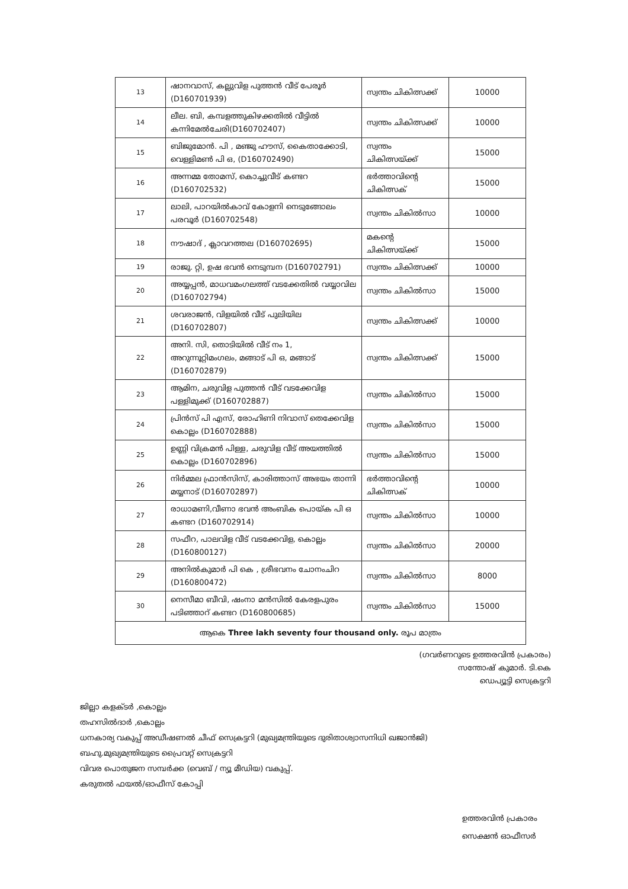| 13 | ഷാനവാസ്, കല്ലുവിള പുത്തൻ വീട് പേരൂർ (D160701939) | സ്വന്തം ചികിത്സക്ക് | 10000 |
| 14 | ലീല. ബി, കമ്പളത്തുകിഴക്കതിൽ വീട്ടിൽ കന്നിമേൽചേരി(D160702407) | സ്വന്തം ചികിത്സക്ക് | 10000 |
| 15 | ബിജുമോൻ. പി , മഞ്ജു ഹൗസ്, കൈതാക്കോടി, വെള്ളിമൺ പി ഒ, (D160702490) | സ്വന്തം ചികിത്സയ്ക്ക് | 15000 |
| 16 | അന്നമ്മ തോമസ്, കൊച്ചുവീട് കണ്ടറ (D160702532) | ഭർത്താവിന്റെ ചികിത്സക് | 15000 |
| 17 | ലാലി, പാറയിൽകാവ് കോളനി നെടുങ്ങോലം പരവൂർ (D160702548) | സ്വന്തം ചികിൽസാ | 10000 |
| 18 | നൗഷാദ് , ക്ലാവറത്തല (D160702695) | മകന്റെ ചികിത്സയ്ക്ക് | 15000 |
| 19 | രാജു. റ്റി, ഉഷ ഭവൻ നെടുമ്പന (D160702791) | സ്വന്തം ചികിത്സക്ക് | 10000 |
| 20 | അയ്യപ്പൻ, മാധവമംഗലത്ത് വടക്കേതിൽ വയ്യാവില (D160702794) | സ്വന്തം ചികിൽസാ | 15000 |
| 21 | ശവരാജൻ, വിളയിൽ വീട് പുലിയില (D160702807) | സ്വന്തം ചികിത്സക്ക് | 10000 |
| 22 | അനി. സി, തൊടിയിൽ വീട് നം 1, അറുന്നൂറ്റിമംഗലം, മങ്ങാട് പി ഒ, മങ്ങാട് (D160702879) | സ്വന്തം ചികിത്സക്ക് | 15000 |
| 23 | ആമിന, ചരുവിള പുത്തൻ വീട് വടക്കേവിള പള്ളിമുക്ക് (D160702887) | സ്വന്തം ചികിൽസാ | 15000 |
| 24 | പ്രിൻസ് പി എസ്, രോഹിണി നിവാസ് തെക്കേവിള കൊല്ലം (D160702888) | സ്വന്തം ചികിൽസാ | 15000 |
| 25 | ഉണ്ണി വിക്രമൻ പിള്ള, ചരുവിള വീട് അയത്തിൽ കൊല്ലം (D160702896) | സ്വന്തം ചികിൽസാ | 15000 |
| 26 | നിർമ്മല ഫ്രാൻസിസ്, കാരിത്താസ് അഭയം താന്നി മയ്യനാട് (D160702897) | ഭർത്താവിന്റെ ചികിത്സക് | 10000 |
| 27 | രാധാമണി,വീണാ ഭവൻ അംബിക പൊയ്ക പി ഒ കണ്ടറ (D160702914) | സ്വന്തം ചികിൽസാ | 10000 |
| 28 | സഫീറ, പാലവിള വീട് വടക്കേവിള, കൊല്ലം (D160800127) | സ്വന്തം ചികിൽസാ | 20000 |
| 29 | അനിൽകുമാർ പി കെ , ശ്രീഭവനം ചോനംചിറ (D160800472) | സ്വന്തം ചികിൽസാ | 8000 |
| 30 | നെസീമാ ബീവി, ഷംനാ മൻസിൽ കേരളപുരം പടിഞ്ഞാറ് കണ്ടറ (D160800685) | സ്വന്തം ചികിൽസാ | 15000 |
| ആകെ Three lakh seventy four thousand only. രൂപ മാത്രം | | | |
(ഗവർണറുടെ ഉത്തരവിൻ പ്രകാരം)
സന്തോഷ് കുമാർ. ടി.കെ
ഡെപ്യൂട്ടി സെക്രട്ടറി
ജില്ലാ കളക്ടർ ,കൊല്ലം
തഹസിൽദാർ ,കൊല്ലം
ധനകാര്യ വകുപ്പ് അഡീഷണൽ ചീഫ് സെക്രട്ടറി (മുഖ്യമന്ത്രിയുടെ ദുരിതാശ്വാസനിധി ഖജാൻജി)
ബഹു.മുഖ്യമന്ത്രിയുടെ പ്രൈവറ്റ് സെക്രട്ടറി
വിവര പൊതുജന സമ്പർക്ക (വെബ് / ന്യൂ മീഡിയ) വകുപ്പ്.
കരുതൽ ഫയൽ/ഓഫീസ് കോപ്പി
ഉത്തരവിൻ പ്രകാരം
സെക്ഷൻ ഓഫീസർ